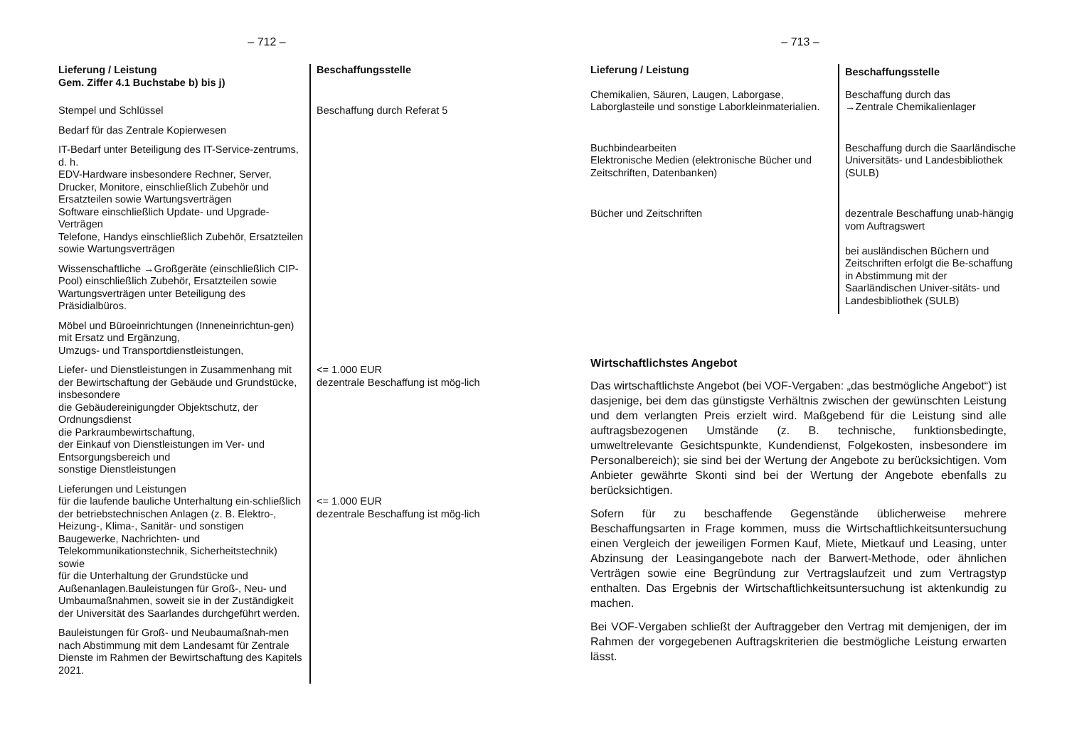– 712 –
| Lieferung / Leistung Gem. Ziffer 4.1 Buchstabe b) bis j) | Beschaffungsstelle |
| --- | --- |
| Stempel und Schlüssel | Beschaffung durch Referat 5 |
| Bedarf für das Zentrale Kopierwesen | |
| IT-Bedarf unter Beteiligung des IT-Service-zentrums, d. h. EDV-Hardware insbesondere Rechner, Server, Drucker, Monitore, einschließlich Zubehör und Ersatzteilen sowie Wartungsverträgen Software einschließlich Update- und Upgrade-Verträgen Telefone, Handys einschließlich Zubehör, Ersatzteilen sowie Wartungsverträgen | |
| Wissenschaftliche →Großgeräte (einschließlich CIP-Pool) einschließlich Zubehör, Ersatzteilen sowie Wartungsverträgen unter Beteiligung des Präsidialbüros. | |
| Möbel und Büroeinrichtungen (Inneneinrichtun-gen) mit Ersatz und Ergänzung, Umzugs- und Transportdienstleistungen, | |
| Liefer- und Dienstleistungen in Zusammenhang mit der Bewirtschaftung der Gebäude und Grundstücke, insbesondere die Gebäudereinigungder Objektschutz, der Ordnungsdienst die Parkraumbewirtschaftung, der Einkauf von Dienstleistungen im Ver- und Entsorgungsbereich und sonstige Dienstleistungen | <= 1.000 EUR dezentrale Beschaffung ist mög-lich |
| Lieferungen und Leistungen für die laufende bauliche Unterhaltung ein-schließlich der betriebstechnischen Anlagen (z. B. Elektro-, Heizung-, Klima-, Sanitär- und sonstigen Baugewerke, Nachrichten- und Telekommunikationstechnik, Sicherheitstechnik) sowie für die Unterhaltung der Grundstücke und Außenanlagen.Bauleistungen für Groß-, Neu- und Umbaumaßnahmen, soweit sie in der Zuständigkeit der Universität des Saarlandes durchgeführt werden. | <= 1.000 EUR dezentrale Beschaffung ist mög-lich |
| Bauleistungen für Groß- und Neubaumaßnah-men nach Abstimmung mit dem Landesamt für Zentrale Dienste im Rahmen der Bewirtschaftung des Kapitels 2021. | |
– 713 –
| Lieferung / Leistung | Beschaffungsstelle |
| --- | --- |
| Chemikalien, Säuren, Laugen, Laborgase, Laborglasteile und sonstige Laborkleinmaterialien. | Beschaffung durch das →Zentrale Chemikalienlager |
| Buchbindearbeiten Elektronische Medien (elektronische Bücher und Zeitschriften, Datenbanken) | Beschaffung durch die Saarländische Universitäts- und Landesbibliothek (SULB) |
| Bücher und Zeitschriften | dezentrale Beschaffung unab-hängig vom Auftragswert bei ausländischen Büchern und Zeitschriften erfolgt die Be-schaffung in Abstimmung mit der Saarländischen Univer-sitäts- und Landesbibliothek (SULB) |
Wirtschaftlichstes Angebot
Das wirtschaftlichste Angebot (bei VOF-Vergaben: „das bestmögliche Angebot“) ist dasjenige, bei dem das günstigste Verhältnis zwischen der gewünschten Leistung und dem verlangten Preis erzielt wird. Maßgebend für die Leistung sind alle auftragsbezogenen Umstände (z. B. technische, funktionsbedingte, umweltrelevante Gesichtspunkte, Kundendienst, Folgekosten, insbesondere im Personalbereich); sie sind bei der Wertung der Angebote zu berücksichtigen. Vom Anbieter gewährte Skonti sind bei der Wertung der Angebote ebenfalls zu berücksichtigen.
Sofern für zu beschaffende Gegenstände üblicherweise mehrere Beschaffungsarten in Frage kommen, muss die Wirtschaftlichkeitsuntersuchung einen Vergleich der jeweiligen Formen Kauf, Miete, Mietkauf und Leasing, unter Abzinsung der Leasingangebote nach der Barwert-Methode, oder ähnlichen Verträgen sowie eine Begründung zur Vertragslaufzeit und zum Vertragstyp enthalten. Das Ergebnis der Wirtschaftlichkeitsuntersuchung ist aktenkundig zu machen.
Bei VOF-Vergaben schließt der Auftraggeber den Vertrag mit demjenigen, der im Rahmen der vorgegebenen Auftragskriterien die bestmögliche Leistung erwarten lässt.